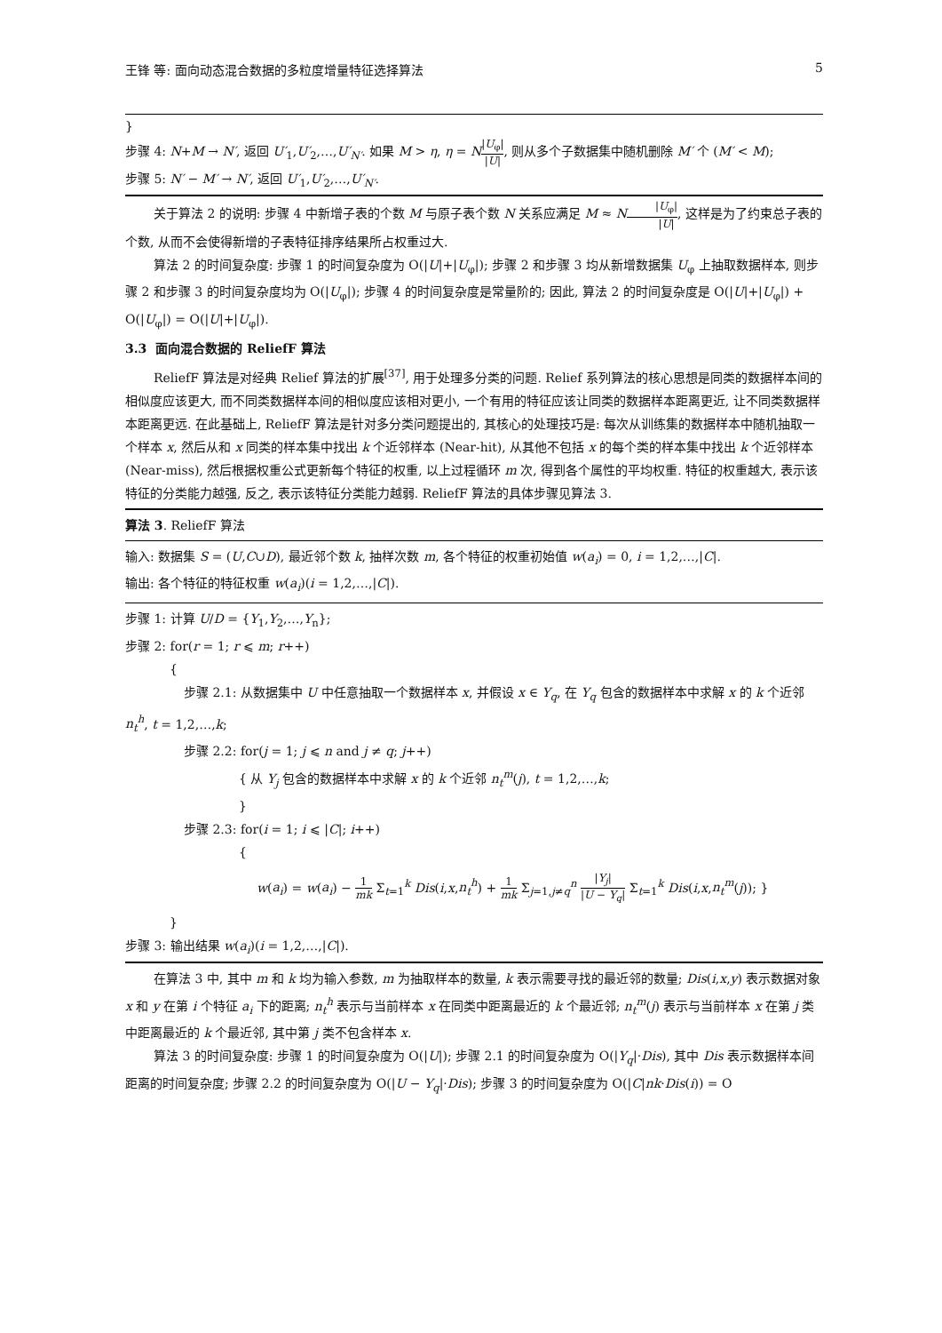王锋 等: 面向动态混合数据的多粒度增量特征选择算法 5
}
步骤 4: N+M → N′, 返回 U′<sub>1</sub>,U′<sub>2</sub>,…,U′<sub>N′</sub>. 如果 M > η, η = N|U<sub>φ</sub>| |U|, 则从多个子数据集中随机删除 M′ 个 (M′ < M);
步骤 5: N′ − M′ → N′, 返回 U′<sub>1</sub>,U′<sub>2</sub>,…,U′<sub>N′</sub>.
关于算法 2 的说明: 步骤 4 中新增子表的个数 M 与原子表个数 N 关系应满足 M ≈ N|U<sub>φ</sub>| |U|, 这样是为了约束总子表的个数, 从而不会使得新增的子表特征排序结果所占权重过大.
算法 2 的时间复杂度: 步骤 1 的时间复杂度为 O(|U|+|U<sub>φ</sub>|); 步骤 2 和步骤 3 均从新增数据集 U<sub>φ</sub> 上抽取数据样本, 则步骤 2 和步骤 3 的时间复杂度均为 O(|U<sub>φ</sub>|); 步骤 4 的时间复杂度是常量阶的; 因此, 算法 2 的时间复杂度是 O(|U|+|U<sub>φ</sub>|) + O(|U<sub>φ</sub>|) = O(|U|+|U<sub>φ</sub>|).
3.3 面向混合数据的 ReliefF 算法
ReliefF 算法是对经典 Relief 算法的扩展<sup>[37]</sup>, 用于处理多分类的问题. Relief 系列算法的核心思想是同类的数据样本间的相似度应该更大, 而不同类数据样本间的相似度应该相对更小, 一个有用的特征应该让同类的数据样本距离更近, 让不同类数据样本距离更远. 在此基础上, ReliefF 算法是针对多分类问题提出的, 其核心的处理技巧是: 每次从训练集的数据样本中随机抽取一个样本 x, 然后从和 x 同类的样本集中找出 k 个近邻样本 (Near-hit), 从其他不包括 x 的每个类的样本集中找出 k 个近邻样本 (Near-miss), 然后根据权重公式更新每个特征的权重, 以上过程循环 m 次, 得到各个属性的平均权重. 特征的权重越大, 表示该特征的分类能力越强, 反之, 表示该特征分类能力越弱. ReliefF 算法的具体步骤见算法 3.
算法 3. ReliefF 算法
输入: 数据集 S = (U,C∪D), 最近邻个数 k, 抽样次数 m, 各个特征的权重初始值 w(a<sub>i</sub>) = 0, i = 1,2,…,|C|.
输出: 各个特征的特征权重 w(a<sub>i</sub>)(i = 1,2,…,|C|).
步骤 1: 计算 U/D = {Y<sub>1</sub>,Y<sub>2</sub>,…,Y<sub>n</sub>};
步骤 2: for(r = 1; r ⩽ m; r++)
{
步骤 2.1: 从数据集中 U 中任意抽取一个数据样本 x, 并假设 x ∈ Y<sub>q</sub>, 在 Y<sub>q</sub> 包含的数据样本中求解 x 的 k 个近邻 n<sub>t</sub><sup>h</sup>, t = 1,2,…,k;
步骤 2.2: for(j = 1; j ⩽ n and j ≠ q; j++)
{ 从 Y<sub>j</sub> 包含的数据样本中求解 x 的 k 个近邻 n<sub>t</sub><sup>m</sup>(j), t = 1,2,…,k;
}
步骤 2.3: for(i = 1; i ⩽ |C|; i++)
{
w(a<sub>i</sub>) = w(a<sub>i</sub>) − 1 mk Σ<sub>t=1</sub><sup>k</sup> Dis(i,x,n<sub>t</sub><sup>h</sup>) + 1 mk Σ<sub>j=1,j≠q</sub><sup>n</sup> |Y<sub>j</sub>| |U − Y<sub>q</sub>| Σ<sub>t=1</sub><sup>k</sup> Dis(i,x,n<sub>t</sub><sup>m</sup>(j)); }
}
步骤 3: 输出结果 w(a<sub>i</sub>)(i = 1,2,…,|C|).
在算法 3 中, 其中 m 和 k 均为输入参数, m 为抽取样本的数量, k 表示需要寻找的最近邻的数量; Dis(i,x,y) 表示数据对象 x 和 y 在第 i 个特征 a<sub>i</sub> 下的距离; n<sub>t</sub><sup>h</sup> 表示与当前样本 x 在同类中距离最近的 k 个最近邻; n<sub>t</sub><sup>m</sup>(j) 表示与当前样本 x 在第 j 类中距离最近的 k 个最近邻, 其中第 j 类不包含样本 x.
算法 3 的时间复杂度: 步骤 1 的时间复杂度为 O(|U|); 步骤 2.1 的时间复杂度为 O(|Y<sub>q</sub>|·Dis), 其中 Dis 表示数据样本间距离的时间复杂度; 步骤 2.2 的时间复杂度为 O(|U − Y<sub>q</sub>|·Dis); 步骤 3 的时间复杂度为 O(|C|nk·Dis(i)) = O